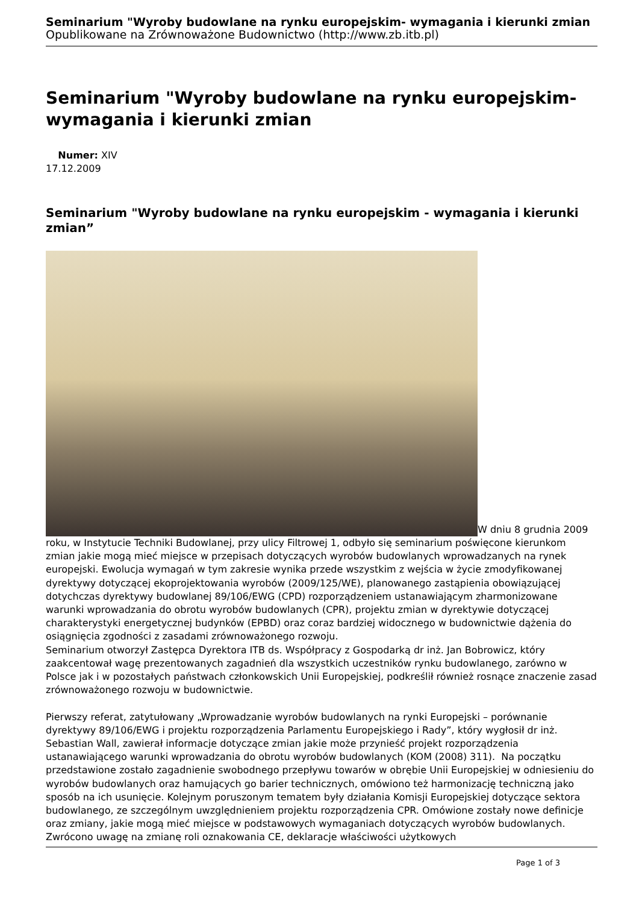Seminarium "Wyroby budowlane na rynku europejskim- wymagania i kierunki zmian
Opublikowane na Zrównoważone Budownictwo (http://www.zb.itb.pl)
Seminarium "Wyroby budowlane na rynku europejskim- wymagania i kierunki zmian
Numer: XIV
17.12.2009
Seminarium "Wyroby budowlane na rynku europejskim - wymagania i kierunki zmian”
W dniu 8 grudnia 2009 roku, w Instytucie Techniki Budowlanej, przy ulicy Filtrowej 1, odbyło się seminarium poświęcone kierunkom zmian jakie mogą mieć miejsce w przepisach dotyczących wyrobów budowlanych wprowadzanych na rynek europejski. Ewolucja wymagań w tym zakresie wynika przede wszystkim z wejścia w życie zmodyfikowanej dyrektywy dotyczącej ekoprojektowania wyrobów (2009/125/WE), planowanego zastąpienia obowiązującej dotychczas dyrektywy budowlanej 89/106/EWG (CPD) rozporządzeniem ustanawiającym zharmonizowane warunki wprowadzania do obrotu wyrobów budowlanych (CPR), projektu zmian w dyrektywie dotyczącej charakterystyki energetycznej budynków (EPBD) oraz coraz bardziej widocznego w budownictwie dążenia do osiągnięcia zgodności z zasadami zrównoważonego rozwoju.
Seminarium otworzył Zastępca Dyrektora ITB ds. Współpracy z Gospodarką dr inż. Jan Bobrowicz, który zaakcentował wagę prezentowanych zagadnień dla wszystkich uczestników rynku budowlanego, zarówno w Polsce jak i w pozostałych państwach członkowskich Unii Europejskiej, podkreślił również rosnące znaczenie zasad zrównoważonego rozwoju w budownictwie.
Pierwszy referat, zatytułowany „Wprowadzanie wyrobów budowlanych na rynki Europejski – porównanie dyrektywy 89/106/EWG i projektu rozporządzenia Parlamentu Europejskiego i Rady”, który wygłosił dr inż. Sebastian Wall, zawierał informacje dotyczące zmian jakie może przynieść projekt rozporządzenia ustanawiającego warunki wprowadzania do obrotu wyrobów budowlanych (KOM (2008) 311). Na początku przedstawione zostało zagadnienie swobodnego przepływu towarów w obrębie Unii Europejskiej w odniesieniu do wyrobów budowlanych oraz hamujących go barier technicznych, omówiono też harmonizację techniczną jako sposób na ich usunięcie. Kolejnym poruszonym tematem były działania Komisji Europejskiej dotyczące sektora budowlanego, ze szczególnym uwzględnieniem projektu rozporządzenia CPR. Omówione zostały nowe definicje oraz zmiany, jakie mogą mieć miejsce w podstawowych wymaganiach dotyczących wyrobów budowlanych. Zwrócono uwagę na zmianę roli oznakowania CE, deklaracje właściwości użytkowych
Page 1 of 3